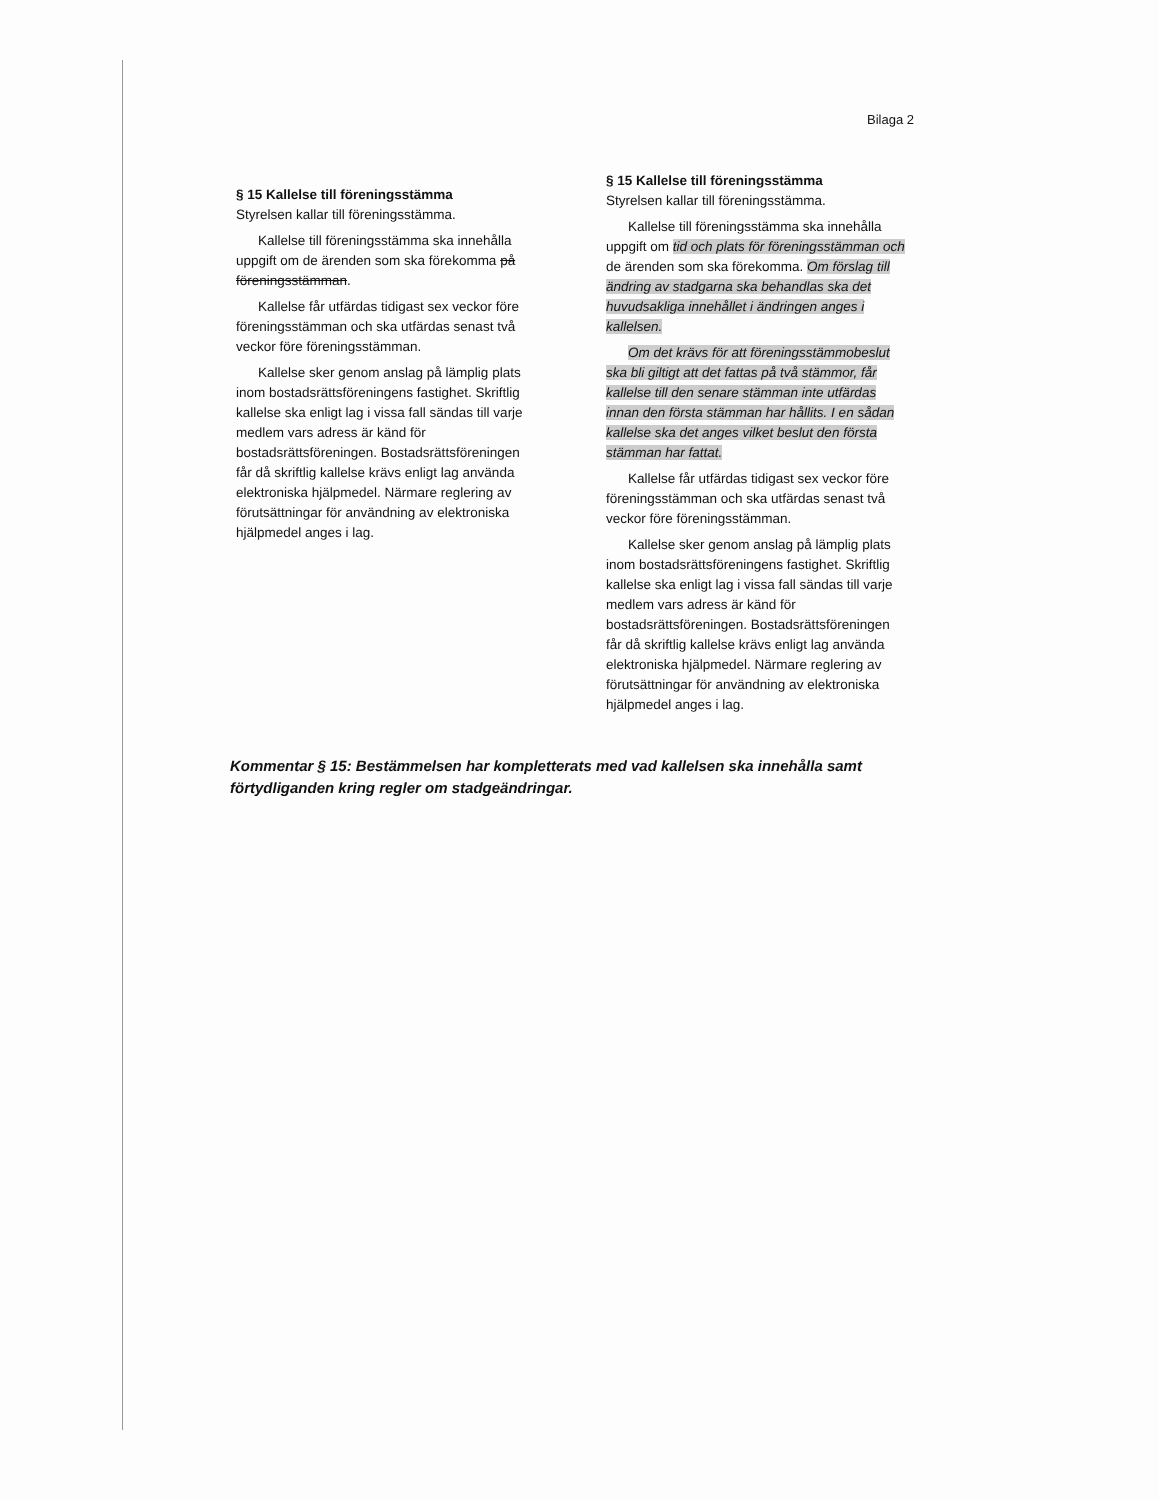Bilaga 2
§ 15 Kallelse till föreningsstämma
Styrelsen kallar till föreningsstämma.
Kallelse till föreningsstämma ska innehålla uppgift om de ärenden som ska förekomma på föreningsstämman.
Kallelse får utfärdas tidigast sex veckor före föreningsstämman och ska utfärdas senast två veckor före föreningsstämman.
Kallelse sker genom anslag på lämplig plats inom bostadsrättsföreningens fastighet. Skriftlig kallelse ska enligt lag i vissa fall sändas till varje medlem vars adress är känd för bostadsrättsföreningen. Bostadsrättsföreningen får då skriftlig kallelse krävs enligt lag använda elektroniska hjälpmedel. Närmare reglering av förutsättningar för användning av elektroniska hjälpmedel anges i lag.
§ 15 Kallelse till föreningsstämma
Styrelsen kallar till föreningsstämma.
Kallelse till föreningsstämma ska innehålla uppgift om tid och plats för föreningsstämman och de ärenden som ska förekomma. Om förslag till ändring av stadgarna ska behandlas ska det huvudsakliga innehållet i ändringen anges i kallelsen.
Om det krävs för att föreningsstämmobeslut ska bli giltigt att det fattas på två stämmor, får kallelse till den senare stämman inte utfärdas innan den första stämman har hållits. I en sådan kallelse ska det anges vilket beslut den första stämman har fattat.
Kallelse får utfärdas tidigast sex veckor före föreningsstämman och ska utfärdas senast två veckor före föreningsstämman.
Kallelse sker genom anslag på lämplig plats inom bostadsrättsföreningens fastighet. Skriftlig kallelse ska enligt lag i vissa fall sändas till varje medlem vars adress är känd för bostadsrättsföreningen. Bostadsrättsföreningen får då skriftlig kallelse krävs enligt lag använda elektroniska hjälpmedel. Närmare reglering av förutsättningar för användning av elektroniska hjälpmedel anges i lag.
Kommentar § 15: Bestämmelsen har kompletterats med vad kallelsen ska innehålla samt förtydliganden kring regler om stadgeändringar.